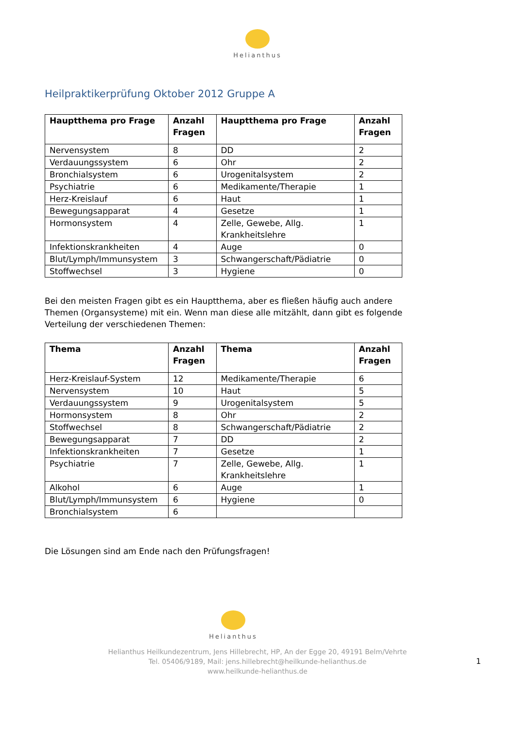Helianthus
Heilpraktikerprüfung Oktober 2012 Gruppe A
| Hauptthema pro Frage | Anzahl Fragen | Hauptthema pro Frage | Anzahl Fragen |
| --- | --- | --- | --- |
| Nervensystem | 8 | DD | 2 |
| Verdauungssystem | 6 | Ohr | 2 |
| Bronchialsystem | 6 | Urogenitalsystem | 2 |
| Psychiatrie | 6 | Medikamente/Therapie | 1 |
| Herz-Kreislauf | 6 | Haut | 1 |
| Bewegungsapparat | 4 | Gesetze | 1 |
| Hormonsystem | 4 | Zelle, Gewebe, Allg. Krankheitslehre | 1 |
| Infektionskrankheiten | 4 | Auge | 0 |
| Blut/Lymph/Immunsystem | 3 | Schwangerschaft/Pädiatrie | 0 |
| Stoffwechsel | 3 | Hygiene | 0 |
Bei den meisten Fragen gibt es ein Hauptthema, aber es fließen häufig auch andere Themen (Organsysteme) mit ein. Wenn man diese alle mitzählt, dann gibt es folgende Verteilung der verschiedenen Themen:
| Thema | Anzahl Fragen | Thema | Anzahl Fragen |
| --- | --- | --- | --- |
| Herz-Kreislauf-System | 12 | Medikamente/Therapie | 6 |
| Nervensystem | 10 | Haut | 5 |
| Verdauungssystem | 9 | Urogenitalsystem | 5 |
| Hormonsystem | 8 | Ohr | 2 |
| Stoffwechsel | 8 | Schwangerschaft/Pädiatrie | 2 |
| Bewegungsapparat | 7 | DD | 2 |
| Infektionskrankheiten | 7 | Gesetze | 1 |
| Psychiatrie | 7 | Zelle, Gewebe, Allg. Krankheitslehre | 1 |
| Alkohol | 6 | Auge | 1 |
| Blut/Lymph/Immunsystem | 6 | Hygiene | 0 |
| Bronchialsystem | 6 | | |
Die Lösungen sind am Ende nach den Prüfungsfragen!
Helianthus
Helianthus Heilkundezentrum, Jens Hillebrecht, HP, An der Egge 20, 49191 Belm/Vehrte
Tel. 05406/9189, Mail: jens.hillebrecht@heilkunde-helianthus.de
www.heilkunde-helianthus.de
1